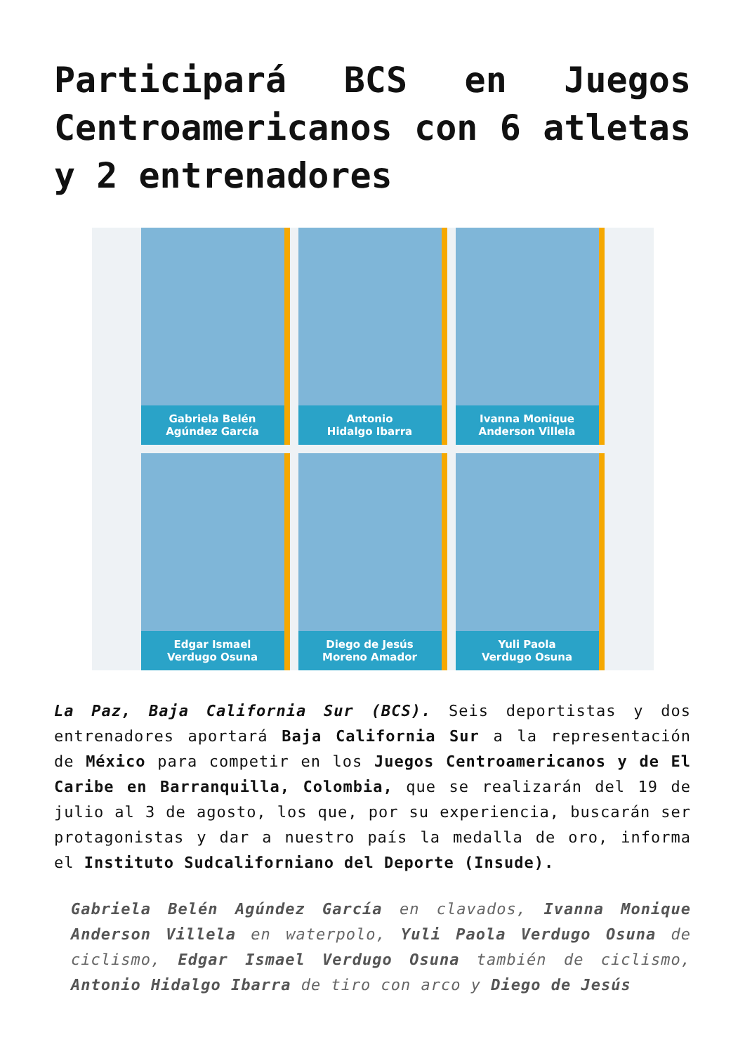Participará BCS en Juegos Centroamericanos con 6 atletas y 2 entrenadores
Gabriela Belén
Agúndez García
Antonio
Hidalgo Ibarra
Ivanna Monique
Anderson Villela
Edgar Ismael
Verdugo Osuna
Diego de Jesús
Moreno Amador
Yuli Paola
Verdugo Osuna
La Paz, Baja California Sur (BCS). Seis deportistas y dos entrenadores aportará Baja California Sur a la representación de México para competir en los Juegos Centroamericanos y de El Caribe en Barranquilla, Colombia, que se realizarán del 19 de julio al 3 de agosto, los que, por su experiencia, buscarán ser protagonistas y dar a nuestro país la medalla de oro, informa el Instituto Sudcaliforniano del Deporte (Insude).
Gabriela Belén Agúndez García en clavados, Ivanna Monique Anderson Villela en waterpolo, Yuli Paola Verdugo Osuna de ciclismo, Edgar Ismael Verdugo Osuna también de ciclismo, Antonio Hidalgo Ibarra de tiro con arco y Diego de Jesús